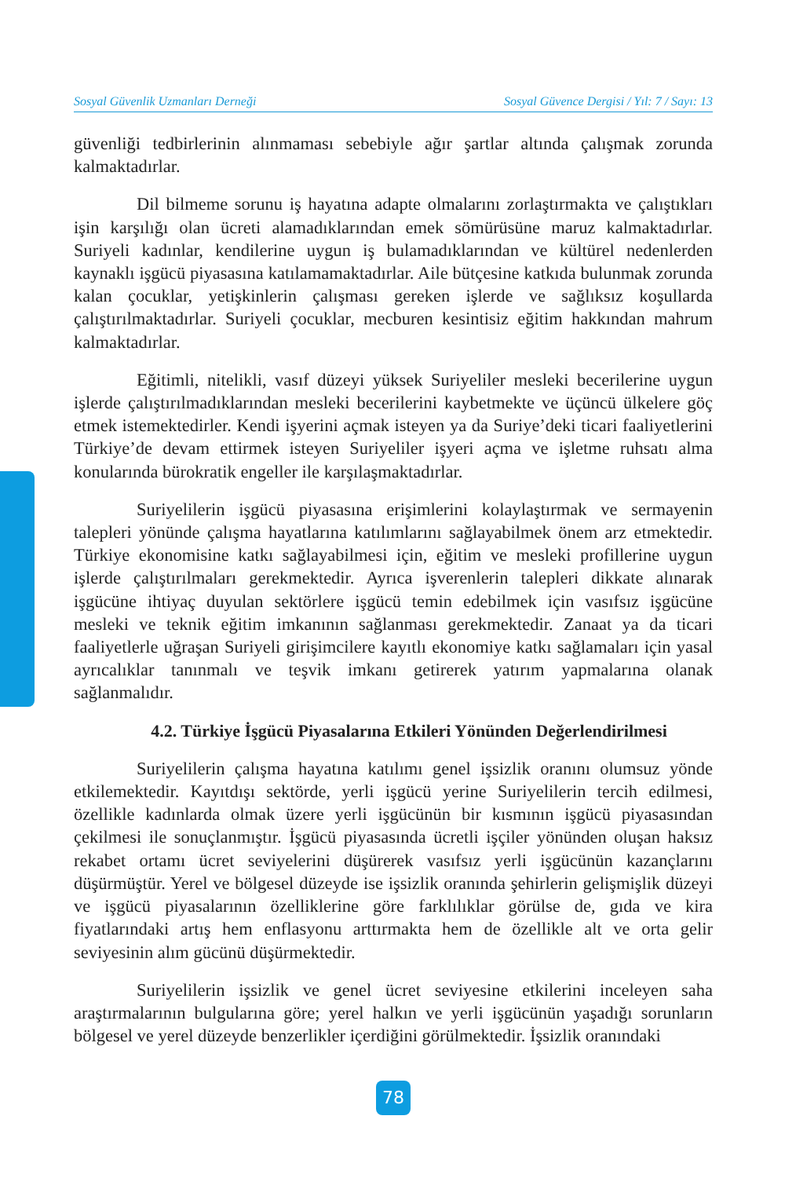Sosyal Güvenlik Uzmanları Derneği Sosyal Güvence Dergisi / Yıl: 7 / Sayı: 13
güvenliği tedbirlerinin alınmaması sebebiyle ağır şartlar altında çalışmak zorunda kalmaktadırlar.
Dil bilmeme sorunu iş hayatına adapte olmalarını zorlaştırmakta ve çalıştıkları işin karşılığı olan ücreti alamadıklarından emek sömürüsüne maruz kalmaktadırlar. Suriyeli kadınlar, kendilerine uygun iş bulamadıklarından ve kültürel nedenlerden kaynaklı işgücü piyasasına katılamamaktadırlar. Aile bütçesine katkıda bulunmak zorunda kalan çocuklar, yetişkinlerin çalışması gereken işlerde ve sağlıksız koşullarda çalıştırılmaktadırlar. Suriyeli çocuklar, mecburen kesintisiz eğitim hakkından mahrum kalmaktadırlar.
Eğitimli, nitelikli, vasıf düzeyi yüksek Suriyeliler mesleki becerilerine uygun işlerde çalıştırılmadıklarından mesleki becerilerini kaybetmekte ve üçüncü ülkelere göç etmek istemektedirler. Kendi işyerini açmak isteyen ya da Suriye’deki ticari faaliyetlerini Türkiye’de devam ettirmek isteyen Suriyeliler işyeri açma ve işletme ruhsatı alma konularında bürokratik engeller ile karşılaşmaktadırlar.
Suriyelilerin işgücü piyasasına erişimlerini kolaylaştırmak ve sermayenin talepleri yönünde çalışma hayatlarına katılımlarını sağlayabilmek önem arz etmektedir. Türkiye ekonomisine katkı sağlayabilmesi için, eğitim ve mesleki profillerine uygun işlerde çalıştırılmaları gerekmektedir. Ayrıca işverenlerin talepleri dikkate alınarak işgücüne ihtiyaç duyulan sektörlere işgücü temin edebilmek için vasıfsız işgücüne mesleki ve teknik eğitim imkanının sağlanması gerekmektedir. Zanaat ya da ticari faaliyetlerle uğraşan Suriyeli girişimcilere kayıtlı ekonomiye katkı sağlamaları için yasal ayrıcalıklar tanınmalı ve teşvik imkanı getirerek yatırım yapmalarına olanak sağlanmalıdır.
4.2. Türkiye İşgücü Piyasalarına Etkileri Yönünden Değerlendirilmesi
Suriyelilerin çalışma hayatına katılımı genel işsizlik oranını olumsuz yönde etkilemektedir. Kayıtdışı sektörde, yerli işgücü yerine Suriyelilerin tercih edilmesi, özellikle kadınlarda olmak üzere yerli işgücünün bir kısmının işgücü piyasasından çekilmesi ile sonuçlanmıştır. İşgücü piyasasında ücretli işçiler yönünden oluşan haksız rekabet ortamı ücret seviyelerini düşürerek vasıfsız yerli işgücünün kazançlarını düşürmüştür. Yerel ve bölgesel düzeyde ise işsizlik oranında şehirlerin gelişmişlik düzeyi ve işgücü piyasalarının özelliklerine göre farklılıklar görülse de, gıda ve kira fiyatlarındaki artış hem enflasyonu arttırmakta hem de özellikle alt ve orta gelir seviyesinin alım gücünü düşürmektedir.
Suriyelilerin işsizlik ve genel ücret seviyesine etkilerini inceleyen saha araştırmalarının bulgularına göre; yerel halkın ve yerli işgücünün yaşadığı sorunların bölgesel ve yerel düzeyde benzerlikler içerdiğini görülmektedir. İşsizlik oranındaki
78